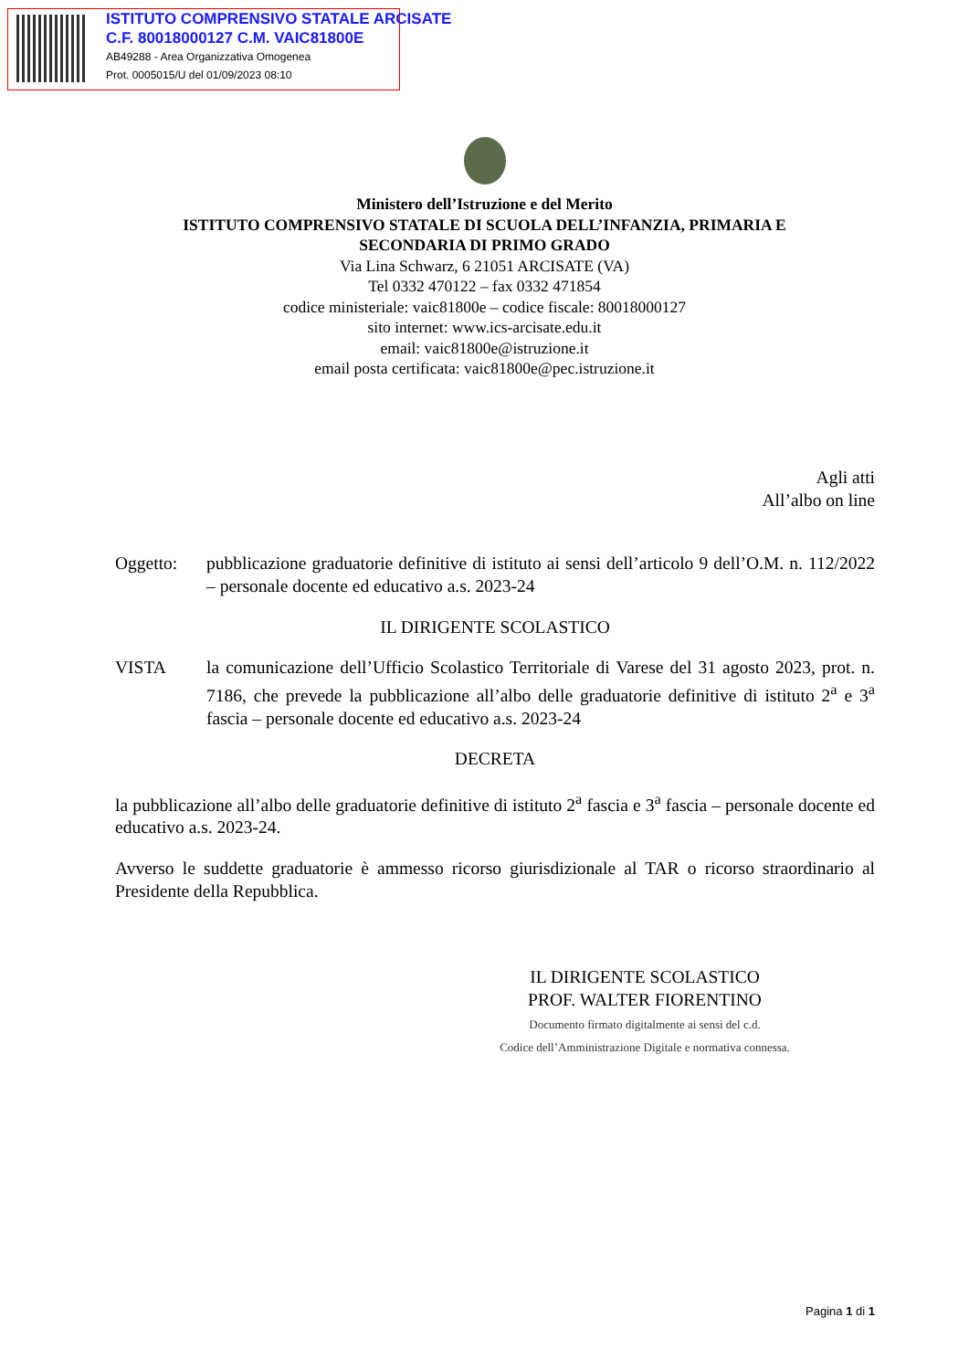ISTITUTO COMPRENSIVO STATALE ARCISATE
C.F. 80018000127 C.M. VAIC81800E
AB49288 - Area Organizzativa Omogenea
Prot. 0005015/U del 01/09/2023 08:10
Ministero dell’Istruzione e del Merito
ISTITUTO COMPRENSIVO STATALE DI SCUOLA DELL’INFANZIA, PRIMARIA E
SECONDARIA DI PRIMO GRADO
Via Lina Schwarz, 6 21051 ARCISATE (VA)
Tel 0332 470122 – fax 0332 471854
codice ministeriale: vaic81800e – codice fiscale: 80018000127
sito internet: www.ics-arcisate.edu.it
email: vaic81800e@istruzione.it
email posta certificata: vaic81800e@pec.istruzione.it
Agli atti
All’albo on line
Oggetto: pubblicazione graduatorie definitive di istituto ai sensi dell’articolo 9 dell’O.M. n. 112/2022 – personale docente ed educativo a.s. 2023-24
IL DIRIGENTE SCOLASTICO
VISTA la comunicazione dell’Ufficio Scolastico Territoriale di Varese del 31 agosto 2023, prot. n. 7186, che prevede la pubblicazione all’albo delle graduatorie definitive di istituto 2<sup>a</sup> e 3<sup>a</sup> fascia – personale docente ed educativo a.s. 2023-24
DECRETA
la pubblicazione all’albo delle graduatorie definitive di istituto 2<sup>a</sup> fascia e 3<sup>a</sup> fascia – personale docente ed educativo a.s. 2023-24.
Avverso le suddette graduatorie è ammesso ricorso giurisdizionale al TAR o ricorso straordinario al Presidente della Repubblica.
IL DIRIGENTE SCOLASTICO
PROF. WALTER FIORENTINO
Documento firmato digitalmente ai sensi del c.d.
Codice dell’Amministrazione Digitale e normativa connessa.
Pagina 1 di 1